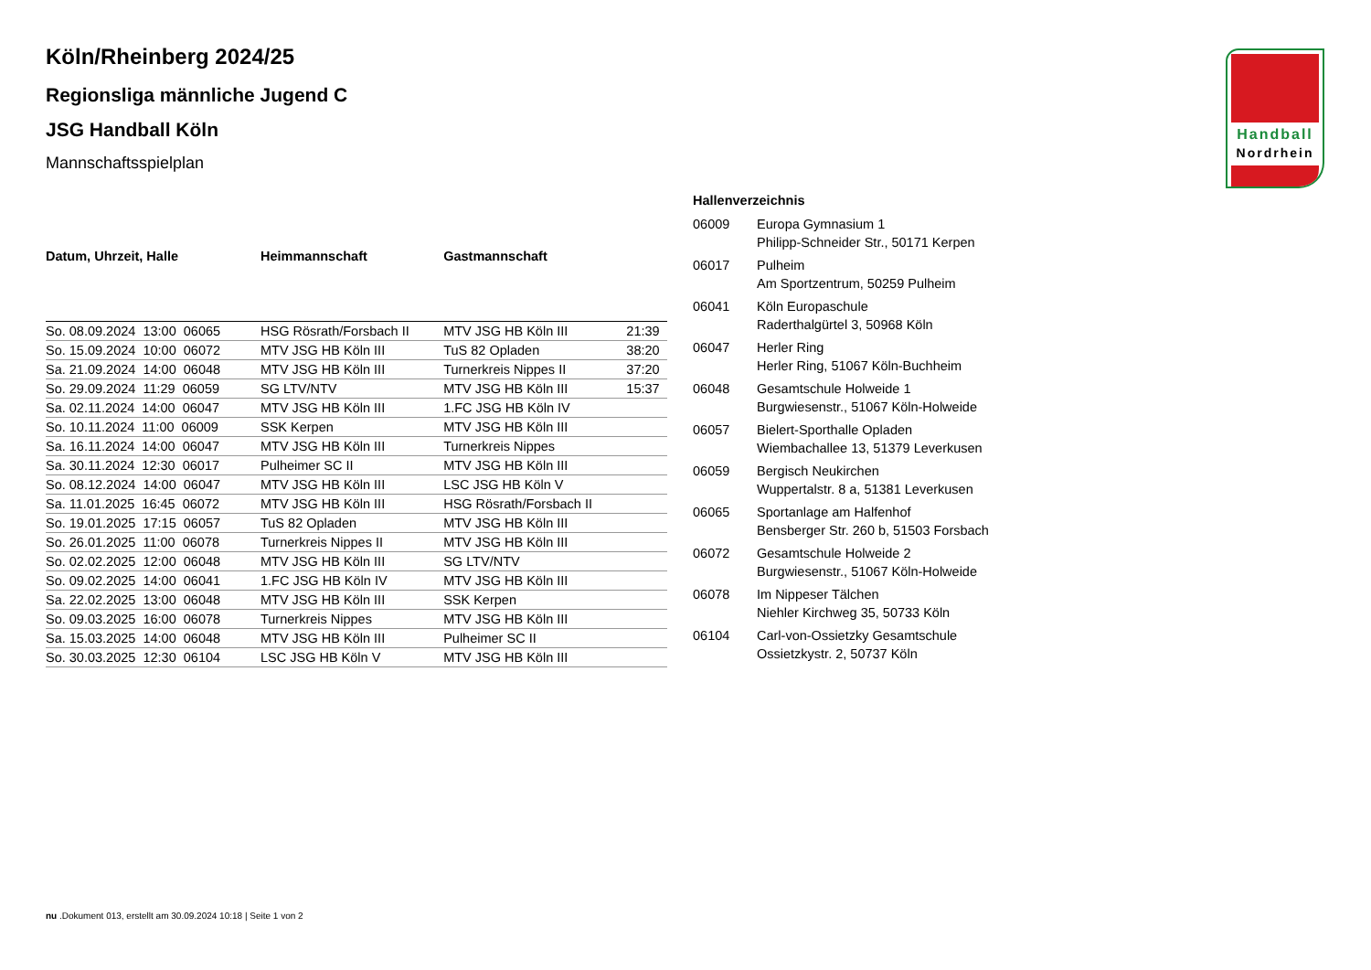Handball
Nordrhein
Köln/Rheinberg 2024/25
Regionsliga männliche Jugend C
JSG Handball Köln
Mannschaftsspielplan
| Datum, Uhrzeit, Halle | Heimmannschaft | Gastmannschaft | |
| --- | --- | --- | --- |
| So. 08.09.2024 13:00 06065 | HSG Rösrath/Forsbach II | MTV JSG HB Köln III | 21:39 |
| So. 15.09.2024 10:00 06072 | MTV JSG HB Köln III | TuS 82 Opladen | 38:20 |
| Sa. 21.09.2024 14:00 06048 | MTV JSG HB Köln III | Turnerkreis Nippes II | 37:20 |
| So. 29.09.2024 11:29 06059 | SG LTV/NTV | MTV JSG HB Köln III | 15:37 |
| Sa. 02.11.2024 14:00 06047 | MTV JSG HB Köln III | 1.FC JSG HB Köln IV | |
| So. 10.11.2024 11:00 06009 | SSK Kerpen | MTV JSG HB Köln III | |
| Sa. 16.11.2024 14:00 06047 | MTV JSG HB Köln III | Turnerkreis Nippes | |
| Sa. 30.11.2024 12:30 06017 | Pulheimer SC II | MTV JSG HB Köln III | |
| So. 08.12.2024 14:00 06047 | MTV JSG HB Köln III | LSC JSG HB Köln V | |
| Sa. 11.01.2025 16:45 06072 | MTV JSG HB Köln III | HSG Rösrath/Forsbach II | |
| So. 19.01.2025 17:15 06057 | TuS 82 Opladen | MTV JSG HB Köln III | |
| So. 26.01.2025 11:00 06078 | Turnerkreis Nippes II | MTV JSG HB Köln III | |
| So. 02.02.2025 12:00 06048 | MTV JSG HB Köln III | SG LTV/NTV | |
| So. 09.02.2025 14:00 06041 | 1.FC JSG HB Köln IV | MTV JSG HB Köln III | |
| Sa. 22.02.2025 13:00 06048 | MTV JSG HB Köln III | SSK Kerpen | |
| So. 09.03.2025 16:00 06078 | Turnerkreis Nippes | MTV JSG HB Köln III | |
| Sa. 15.03.2025 14:00 06048 | MTV JSG HB Köln III | Pulheimer SC II | |
| So. 30.03.2025 12:30 06104 | LSC JSG HB Köln V | MTV JSG HB Köln III | |
| Hallenverzeichnis | |
| --- | --- |
| 06009 | Europa Gymnasium 1 Philipp-Schneider Str., 50171 Kerpen |
| 06017 | Pulheim Am Sportzentrum, 50259 Pulheim |
| 06041 | Köln Europaschule Raderthalgürtel 3, 50968 Köln |
| 06047 | Herler Ring Herler Ring, 51067 Köln-Buchheim |
| 06048 | Gesamtschule Holweide 1 Burgwiesenstr., 51067 Köln-Holweide |
| 06057 | Bielert-Sporthalle Opladen Wiembachallee 13, 51379 Leverkusen |
| 06059 | Bergisch Neukirchen Wuppertalstr. 8 a, 51381 Leverkusen |
| 06065 | Sportanlage am Halfenhof Bensberger Str. 260 b, 51503 Forsbach |
| 06072 | Gesamtschule Holweide 2 Burgwiesenstr., 51067 Köln-Holweide |
| 06078 | Im Nippeser Tälchen Niehler Kirchweg 35, 50733 Köln |
| 06104 | Carl-von-Ossietzky Gesamtschule Ossietzkystr. 2, 50737 Köln |
nu .Dokument 013, erstellt am 30.09.2024 10:18 | Seite 1 von 2